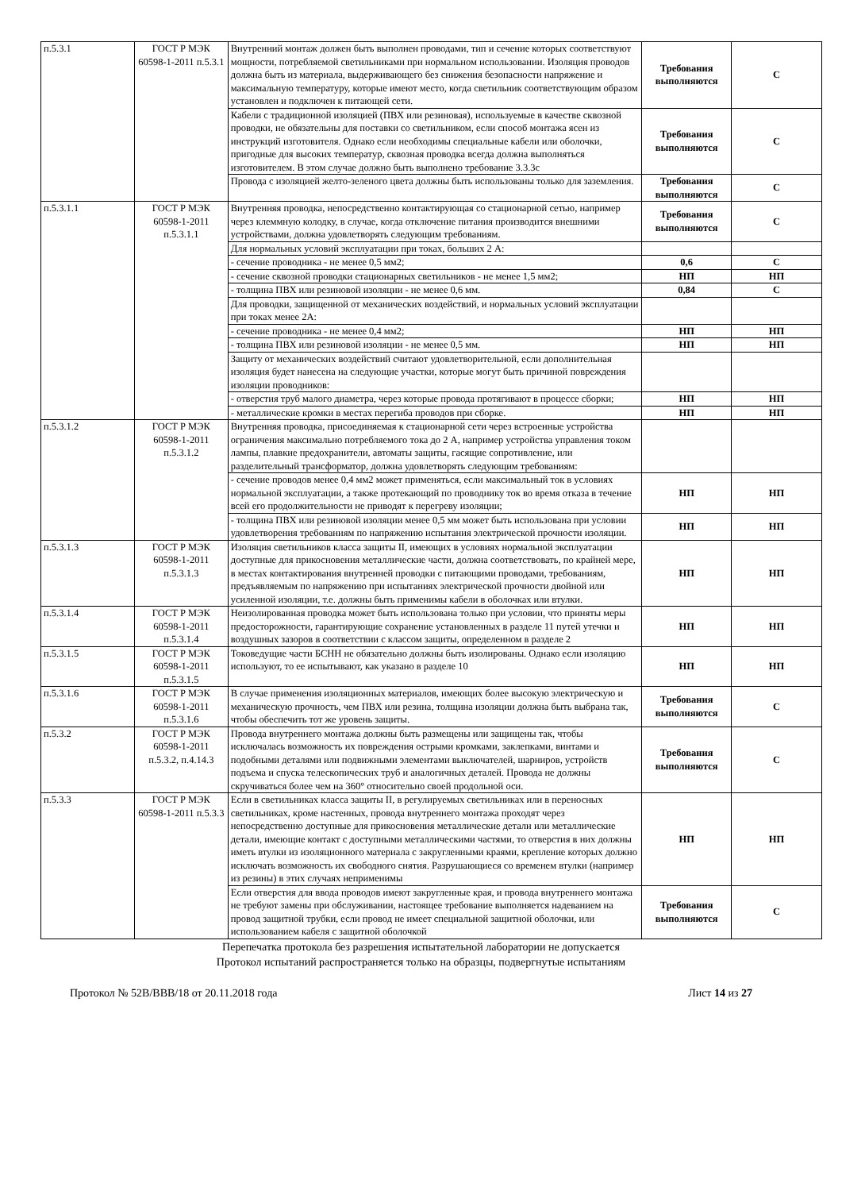| п.5.3.1 | ГОСТ Р МЭК 60598-1-2011 п.5.3.1 | Внутренний монтаж должен быть выполнен проводами, тип и сечение которых соответствуют мощности, потребляемой светильниками при нормальном использовании. Изоляция проводов должна быть из материала, выдерживающего без снижения безопасности напряжение и максимальную температуру, которые имеют место, когда светильник соответствующим образом установлен и подключен к питающей сети. | Требования выполняются | С |
| | | Кабели с традиционной изоляцией (ПВХ или резиновая), используемые в качестве сквозной проводки, не обязательны для поставки со светильником, если способ монтажа ясен из инструкций изготовителя. Однако если необходимы специальные кабели или оболочки, пригодные для высоких температур, сквозная проводка всегда должна выполняться изготовителем. В этом случае должно быть выполнено требование 3.3.3с | Требования выполняются | С |
| | | Провода с изоляцией желто-зеленого цвета должны быть использованы только для заземления. | Требования выполняются | С |
| п.5.3.1.1 | ГОСТ Р МЭК 60598-1-2011 п.5.3.1.1 | Внутренняя проводка, непосредственно контактирующая со стационарной сетью, например через клеммную колодку, в случае, когда отключение питания производится внешними устройствами, должна удовлетворять следующим требованиям. | Требования выполняются | С |
| | | Для нормальных условий эксплуатации при токах, больших 2 А: | | |
| | | - сечение проводника - не менее 0,5 мм2; | 0,6 | С |
| | | - сечение сквозной проводки стационарных светильников - не менее 1,5 мм2; | НП | НП |
| | | - толщина ПВХ или резиновой изоляции - не менее 0,6 мм. | 0,84 | С |
| | | Для проводки, защищенной от механических воздействий, и нормальных условий эксплуатации при токах менее 2А: | | |
| | | - сечение проводника - не менее 0,4 мм2; | НП | НП |
| | | - толщина ПВХ или резиновой изоляции - не менее 0,5 мм. | НП | НП |
| | | Защиту от механических воздействий считают удовлетворительной, если дополнительная изоляция будет нанесена на следующие участки, которые могут быть причиной повреждения изоляции проводников: | | |
| | | - отверстия труб малого диаметра, через которые провода протягивают в процессе сборки; | НП | НП |
| | | - металлические кромки в местах перегиба проводов при сборке. | НП | НП |
| п.5.3.1.2 | ГОСТ Р МЭК 60598-1-2011 п.5.3.1.2 | Внутренняя проводка, присоединяемая к стационарной сети через встроенные устройства ограничения максимально потребляемого тока до 2 А, например устройства управления током лампы, плавкие предохранители, автоматы защиты, гасящие сопротивление, или разделительный трансформатор, должна удовлетворять следующим требованиям: | | |
| | | - сечение проводов менее 0,4 мм2 может применяться, если максимальный ток в условиях нормальной эксплуатации, а также протекающий по проводнику ток во время отказа в течение всей его продолжительности не приводят к перегреву изоляции; | НП | НП |
| | | - толщина ПВХ или резиновой изоляции менее 0,5 мм может быть использована при условии удовлетворения требованиям по напряжению испытания электрической прочности изоляции. | НП | НП |
| п.5.3.1.3 | ГОСТ Р МЭК 60598-1-2011 п.5.3.1.3 | Изоляция светильников класса защиты II, имеющих в условиях нормальной эксплуатации доступные для прикосновения металлические части, должна соответствовать, по крайней мере, в местах контактирования внутренней проводки с питающими проводами, требованиям, предъявляемым по напряжению при испытаниях электрической прочности двойной или усиленной изоляции, т.е. должны быть применимы кабели в оболочках или втулки. | НП | НП |
| п.5.3.1.4 | ГОСТ Р МЭК 60598-1-2011 п.5.3.1.4 | Неизолированная проводка может быть использована только при условии, что приняты меры предосторожности, гарантирующие сохранение установленных в разделе 11 путей утечки и воздушных зазоров в соответствии с классом защиты, определенном в разделе 2 | НП | НП |
| п.5.3.1.5 | ГОСТ Р МЭК 60598-1-2011 п.5.3.1.5 | Токоведущие части БСНН не обязательно должны быть изолированы. Однако если изоляцию используют, то ее испытывают, как указано в разделе 10 | НП | НП |
| п.5.3.1.6 | ГОСТ Р МЭК 60598-1-2011 п.5.3.1.6 | В случае применения изоляционных материалов, имеющих более высокую электрическую и механическую прочность, чем ПВХ или резина, толщина изоляции должна быть выбрана так, чтобы обеспечить тот же уровень защиты. | Требования выполняются | С |
| п.5.3.2 | ГОСТ Р МЭК 60598-1-2011 п.5.3.2, п.4.14.3 | Провода внутреннего монтажа должны быть размещены или защищены так, чтобы исключалась возможность их повреждения острыми кромками, заклепками, винтами и подобными деталями или подвижными элементами выключателей, шарниров, устройств подъема и спуска телескопических труб и аналогичных деталей. Провода не должны скручиваться более чем на 360° относительно своей продольной оси. | Требования выполняются | С |
| п.5.3.3 | ГОСТ Р МЭК 60598-1-2011 п.5.3.3 | Если в светильниках класса защиты II, в регулируемых светильниках или в переносных светильниках, кроме настенных, провода внутреннего монтажа проходят через непосредственно доступные для прикосновения металлические детали или металлические детали, имеющие контакт с доступными металлическими частями, то отверстия в них должны иметь втулки из изоляционного материала с закругленными краями, крепление которых должно исключать возможность их свободного снятия. Разрушающиеся со временем втулки (например из резины) в этих случаях неприменимы | НП | НП |
| | | Если отверстия для ввода проводов имеют закругленные края, и провода внутреннего монтажа не требуют замены при обслуживании, настоящее требование выполняется надеванием на провод защитной трубки, если провод не имеет специальной защитной оболочки, или использованием кабеля с защитной оболочкой | Требования выполняются | С |
Перепечатка протокола без разрешения испытательной лаборатории не допускается
Протокол испытаний распространяется только на образцы, подвергнутые испытаниям
Протокол № 52В/ВВВ/18 от 20.11.2018 года Лист 14 из 27